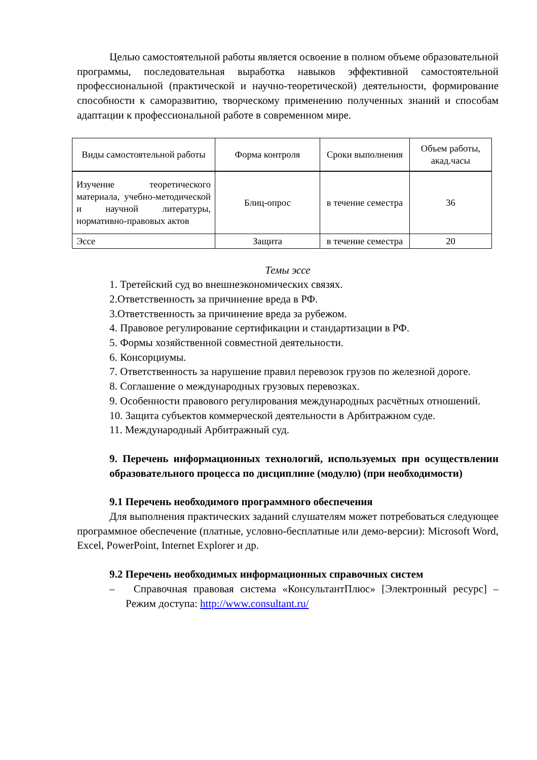Целью самостоятельной работы является освоение в полном объеме образовательной программы, последовательная выработка навыков эффективной самостоятельной профессиональной (практической и научно-теоретической) деятельности, формирование способности к саморазвитию, творческому применению полученных знаний и способам адаптации к профессиональной работе в современном мире.
| Виды самостоятельной работы | Форма контроля | Сроки выполнения | Объем работы, акад.часы |
| --- | --- | --- | --- |
| Изучение теоретического материала, учебно-методической и научной литературы, нормативно-правовых актов | Блиц-опрос | в течение семестра | 36 |
| Эссе | Защита | в течение семестра | 20 |
Темы эссе
1. Третейский суд во внешнеэкономических связях.
2.Ответственность за причинение вреда в РФ.
3.Ответственность за причинение вреда за рубежом.
4. Правовое регулирование сертификации и стандартизации в РФ.
5. Формы хозяйственной совместной деятельности.
6. Консорциумы.
7. Ответственность за нарушение правил перевозок грузов по железной дороге.
8. Соглашение о международных грузовых перевозках.
9. Особенности правового регулирования международных расчётных отношений.
10. Защита субъектов коммерческой деятельности в Арбитражном суде.
11. Международный Арбитражный суд.
9. Перечень информационных технологий, используемых при осуществлении образовательного процесса по дисциплине (модулю) (при необходимости)
9.1 Перечень необходимого программного обеспечения
Для выполнения практических заданий слушателям может потребоваться следующее программное обеспечение (платные, условно-бесплатные или демо-версии): Microsoft Word, Excel, PowerPoint, Internet Explorer и др.
9.2 Перечень необходимых информационных справочных систем
– Справочная правовая система «КонсультантПлюс» [Электронный ресурс] – Режим доступа: http://www.consultant.ru/